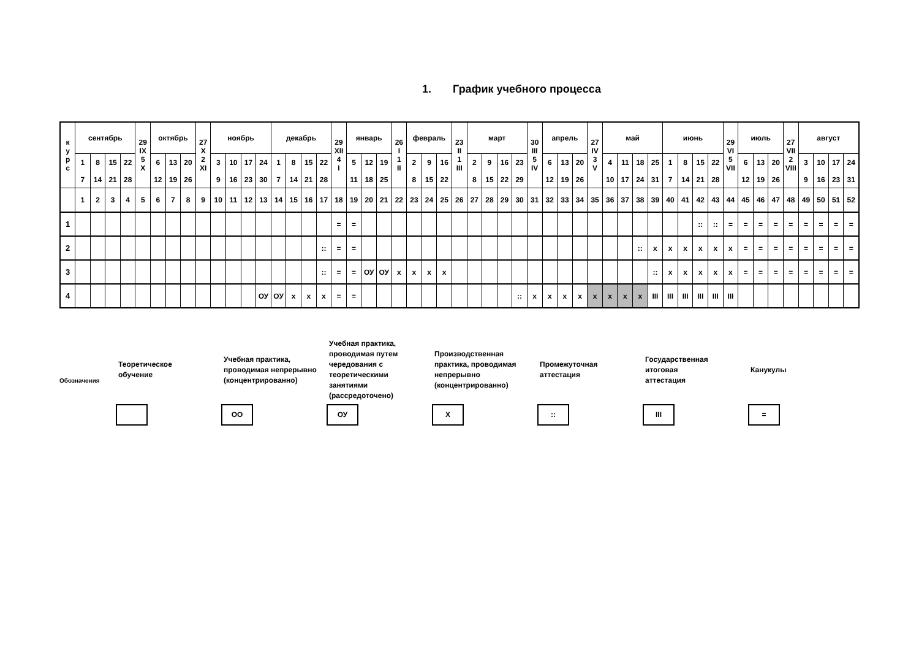1. График учебного процесса
| к у р с | сентябрь | | | | 29 IX 5 X | октябрь | | | 27 X 2 XI | ноябрь | | | | декабрь | | | | 29 XII 4 I | январь | | | 26 I 1 II | февраль | | | 23 II 1 III | март | | | | 30 III 5 IV | апрель | | | 27 IV 3 V | май | | | | июнь | | | | 29 VI 5 VII | июль | | | 27 VII 2 VIII | август | | | |
| | 1 7 | 8 14 | 15 21 | 22 28 | | 6 12 | 13 19 | 20 26 | | 3 9 | 10 16 | 17 23 | 24 30 | 1 7 | 8 14 | 15 21 | 22 28 | | 5 11 | 12 18 | 19 25 | | 2 8 | 9 15 | 16 22 | | 2 8 | 9 15 | 16 22 | 23 29 | | 6 12 | 13 19 | 20 26 | | 4 10 | 11 17 | 18 24 | 25 31 | 1 7 | 8 14 | 15 21 | 22 28 | | 6 12 | 13 19 | 20 26 | | 3 9 | 10 16 | 17 23 | 24 31 |
| | 1 | 2 | 3 | 4 | 5 | 6 | 7 | 8 | 9 | 10 | 11 | 12 | 13 | 14 | 15 | 16 | 17 | 18 | 19 | 20 | 21 | 22 | 23 | 24 | 25 | 26 | 27 | 28 | 29 | 30 | 31 | 32 | 33 | 34 | 35 | 36 | 37 | 38 | 39 | 40 | 41 | 42 | 43 | 44 | 45 | 46 | 47 | 48 | 49 | 50 | 51 | 52 |
| 1 | | | | | | | | | | | | | | | | | | = | = | | | | | | | | | | | | | | | | | | | | | | | :: | :: | = | = | = | = | = | = | = | = | = |
| 2 | | | | | | | | | | | | | | | | | :: | = | = | | | | | | | | | | | | | | | | | | | :: | х | х | х | х | х | х | = | = | = | = | = | = | = | = |
| 3 | | | | | | | | | | | | | | | | | :: | = | = | ОУ | ОУ | х | х | х | х | | | | | | | | | | | | | | :: | х | х | х | х | х | = | = | = | = | = | = | = | = |
| 4 | | | | | | | | | | | | | ОУ | ОУ | х | х | х | = | = | | | | | | | | | | | :: | х | х | х | х | х | х | х | х | III | III | III | III | III | III | | | | | | | | |
Обозначения
Теоретическое
обучение
Учебная практика,
проводимая непрерывно
(концентрированно)
ОО
Учебная практика,
проводимая путем
чередования с
теоретическими
занятиями
(рассредоточено)
ОУ
Производственная
практика, проводимая
непрерывно
(концентрированно)
Х
Промежуточная
аттестация
::
Государственная
итоговая
аттестация
III
Канукулы
=